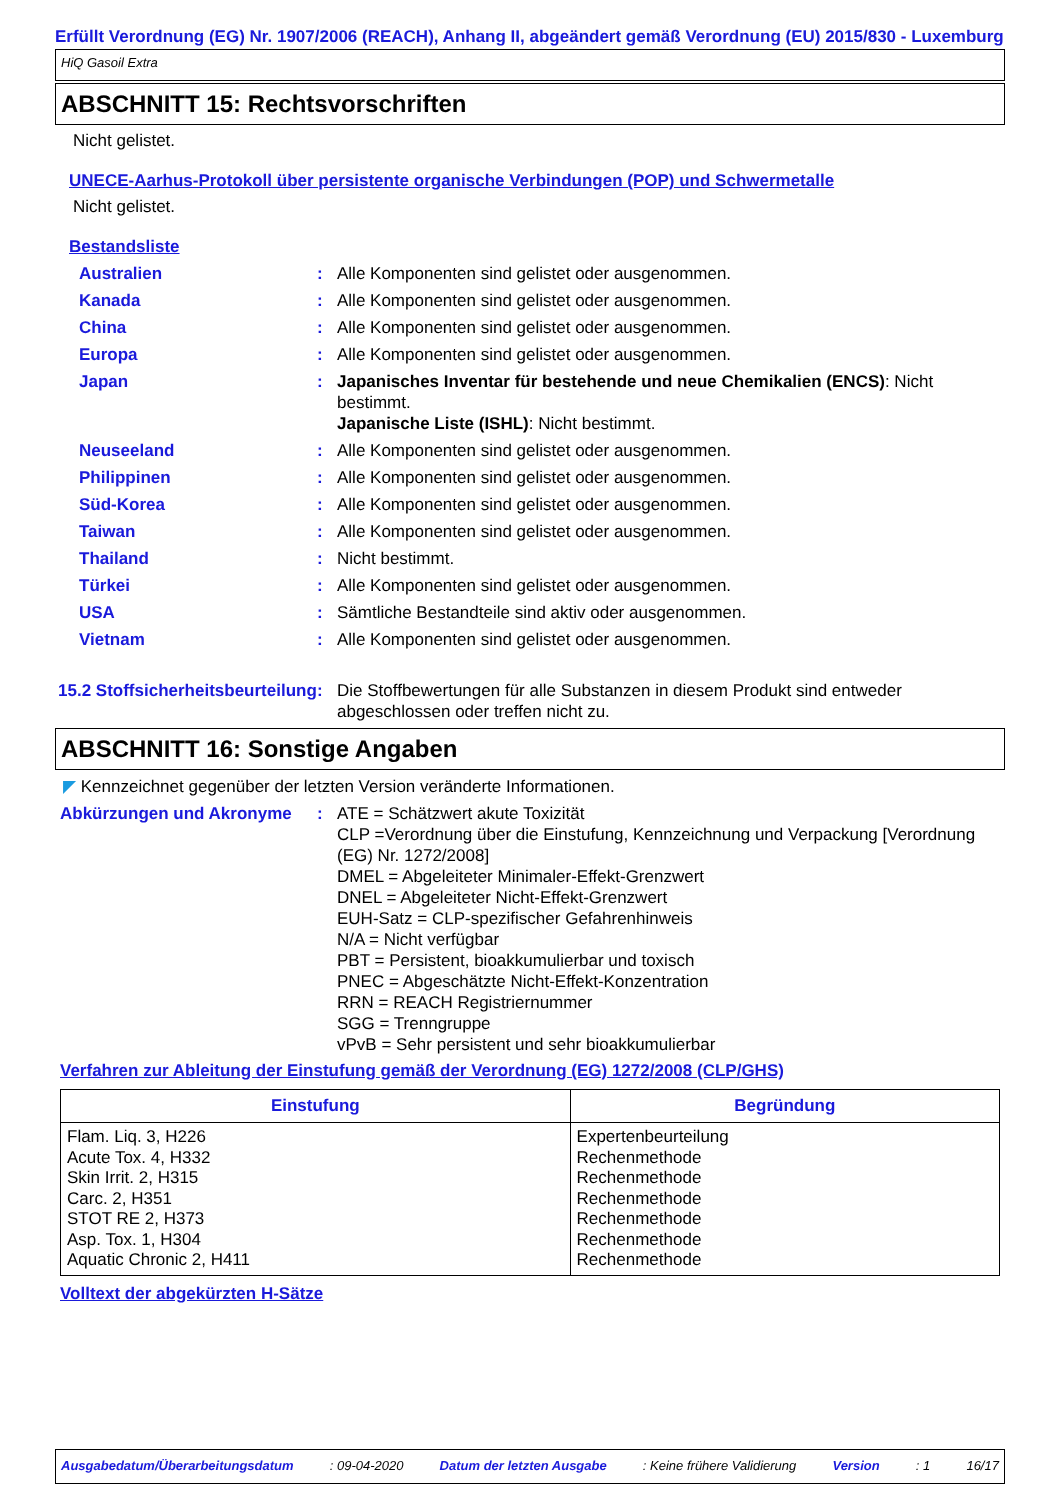Erfüllt Verordnung (EG) Nr. 1907/2006 (REACH), Anhang II, abgeändert gemäß Verordnung (EU) 2015/830 - Luxemburg
HiQ Gasoil Extra
ABSCHNITT 15: Rechtsvorschriften
Nicht gelistet.
UNECE-Aarhus-Protokoll über persistente organische Verbindungen (POP) und Schwermetalle
Nicht gelistet.
Bestandsliste
Australien : Alle Komponenten sind gelistet oder ausgenommen.
Kanada : Alle Komponenten sind gelistet oder ausgenommen.
China : Alle Komponenten sind gelistet oder ausgenommen.
Europa : Alle Komponenten sind gelistet oder ausgenommen.
Japan : Japanisches Inventar für bestehende und neue Chemikalien (ENCS): Nicht bestimmt.
Japanische Liste (ISHL): Nicht bestimmt.
Neuseeland : Alle Komponenten sind gelistet oder ausgenommen.
Philippinen : Alle Komponenten sind gelistet oder ausgenommen.
Süd-Korea : Alle Komponenten sind gelistet oder ausgenommen.
Taiwan : Alle Komponenten sind gelistet oder ausgenommen.
Thailand : Nicht bestimmt.
Türkei : Alle Komponenten sind gelistet oder ausgenommen.
USA : Sämtliche Bestandteile sind aktiv oder ausgenommen.
Vietnam : Alle Komponenten sind gelistet oder ausgenommen.
15.2 Stoffsicherheitsbeurteilung
: Die Stoffbewertungen für alle Substanzen in diesem Produkt sind entweder abgeschlossen oder treffen nicht zu.
ABSCHNITT 16: Sonstige Angaben
◤ Kennzeichnet gegenüber der letzten Version veränderte Informationen.
Abkürzungen und Akronyme : ATE = Schätzwert akute Toxizität
CLP =Verordnung über die Einstufung, Kennzeichnung und Verpackung [Verordnung (EG) Nr. 1272/2008]
DMEL = Abgeleiteter Minimaler-Effekt-Grenzwert
DNEL = Abgeleiteter Nicht-Effekt-Grenzwert
EUH-Satz = CLP-spezifischer Gefahrenhinweis
N/A = Nicht verfügbar
PBT = Persistent, bioakkumulierbar und toxisch
PNEC = Abgeschätzte Nicht-Effekt-Konzentration
RRN = REACH Registriernummer
SGG = Trenngruppe
vPvB = Sehr persistent und sehr bioakkumulierbar
Verfahren zur Ableitung der Einstufung gemäß der Verordnung (EG) 1272/2008 (CLP/GHS)
| Einstufung | Begründung |
| --- | --- |
| Flam. Liq. 3, H226 Acute Tox. 4, H332 Skin Irrit. 2, H315 Carc. 2, H351 STOT RE 2, H373 Asp. Tox. 1, H304 Aquatic Chronic 2, H411 | Expertenbeurteilung Rechenmethode Rechenmethode Rechenmethode Rechenmethode Rechenmethode Rechenmethode |
Volltext der abgekürzten H-Sätze
Ausgabedatum/Überarbeitungsdatum: 09-04-2020 Datum der letzten Ausgabe: Keine frühere Validierung Version: 1 16/17